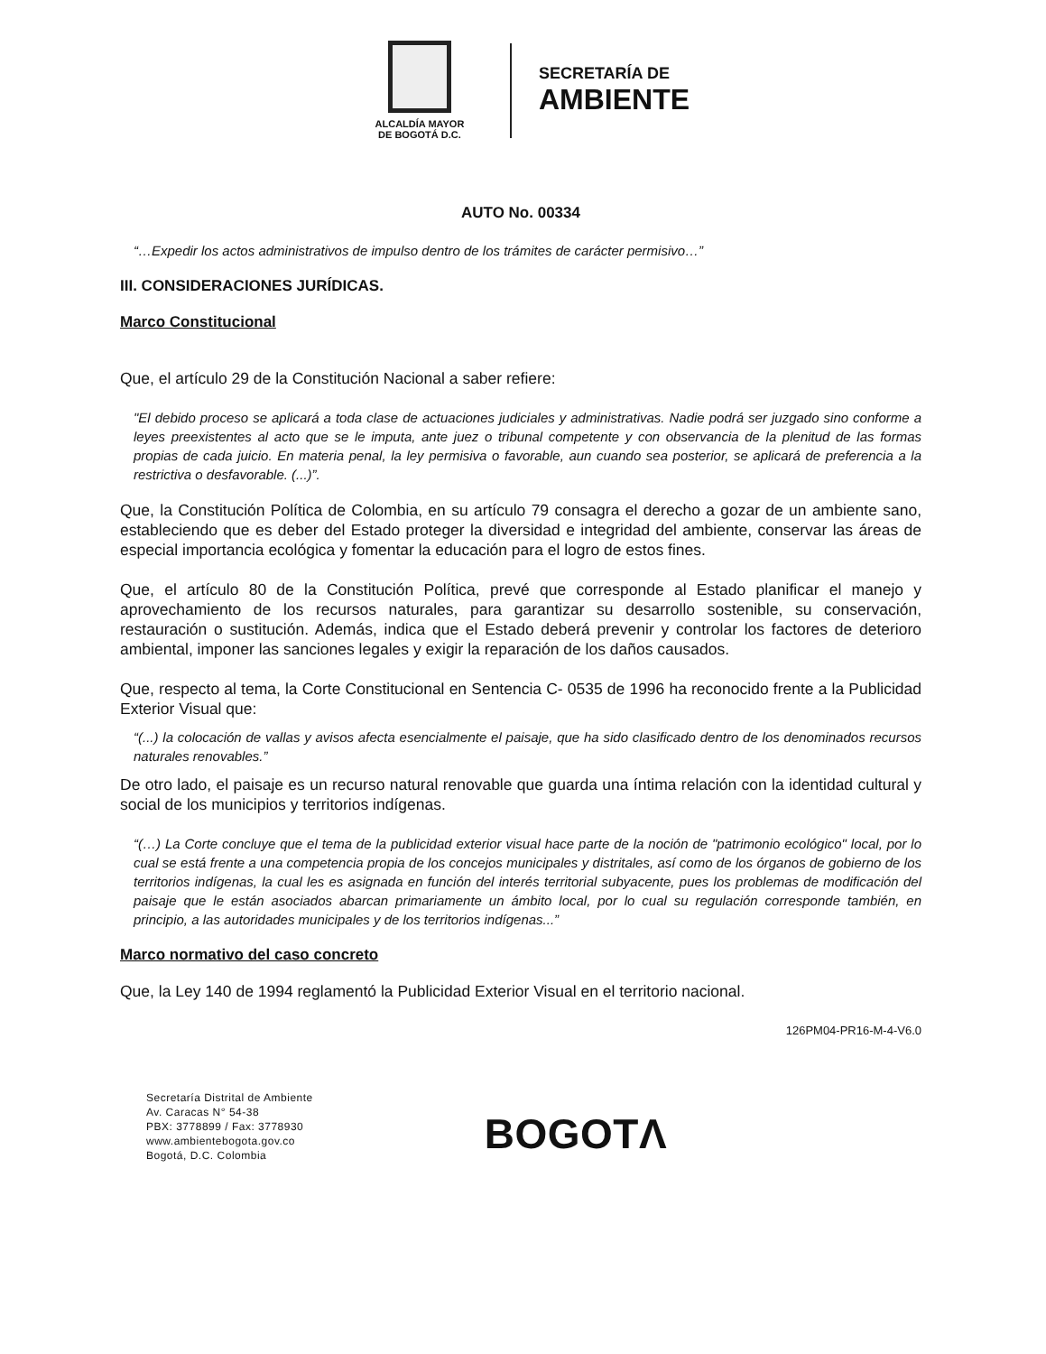ALCALDÍA MAYOR
DE BOGOTÁ D.C.
SECRETARÍA DE
AMBIENTE
AUTO No. 00334
“…Expedir los actos administrativos de impulso dentro de los trámites de carácter permisivo…”
III. CONSIDERACIONES JURÍDICAS.
Marco Constitucional
Que, el artículo 29 de la Constitución Nacional a saber refiere:
"El debido proceso se aplicará a toda clase de actuaciones judiciales y administrativas. Nadie podrá ser juzgado sino conforme a leyes preexistentes al acto que se le imputa, ante juez o tribunal competente y con observancia de la plenitud de las formas propias de cada juicio. En materia penal, la ley permisiva o favorable, aun cuando sea posterior, se aplicará de preferencia a la restrictiva o desfavorable. (...)”.
Que, la Constitución Política de Colombia, en su artículo 79 consagra el derecho a gozar de un ambiente sano, estableciendo que es deber del Estado proteger la diversidad e integridad del ambiente, conservar las áreas de especial importancia ecológica y fomentar la educación para el logro de estos fines.
Que, el artículo 80 de la Constitución Política, prevé que corresponde al Estado planificar el manejo y aprovechamiento de los recursos naturales, para garantizar su desarrollo sostenible, su conservación, restauración o sustitución. Además, indica que el Estado deberá prevenir y controlar los factores de deterioro ambiental, imponer las sanciones legales y exigir la reparación de los daños causados.
Que, respecto al tema, la Corte Constitucional en Sentencia C- 0535 de 1996 ha reconocido frente a la Publicidad Exterior Visual que:
“(...) la colocación de vallas y avisos afecta esencialmente el paisaje, que ha sido clasificado dentro de los denominados recursos naturales renovables.”
De otro lado, el paisaje es un recurso natural renovable que guarda una íntima relación con la identidad cultural y social de los municipios y territorios indígenas.
“(…) La Corte concluye que el tema de la publicidad exterior visual hace parte de la noción de "patrimonio ecológico" local, por lo cual se está frente a una competencia propia de los concejos municipales y distritales, así como de los órganos de gobierno de los territorios indígenas, la cual les es asignada en función del interés territorial subyacente, pues los problemas de modificación del paisaje que le están asociados abarcan primariamente un ámbito local, por lo cual su regulación corresponde también, en principio, a las autoridades municipales y de los territorios indígenas...”
Marco normativo del caso concreto
Que, la Ley 140 de 1994 reglamentó la Publicidad Exterior Visual en el territorio nacional.
126PM04-PR16-M-4-V6.0
Secretaría Distrital de Ambiente
Av. Caracas N° 54-38
PBX: 3778899 / Fax: 3778930
www.ambientebogota.gov.co
Bogotá, D.C. Colombia
BOGOTΛ